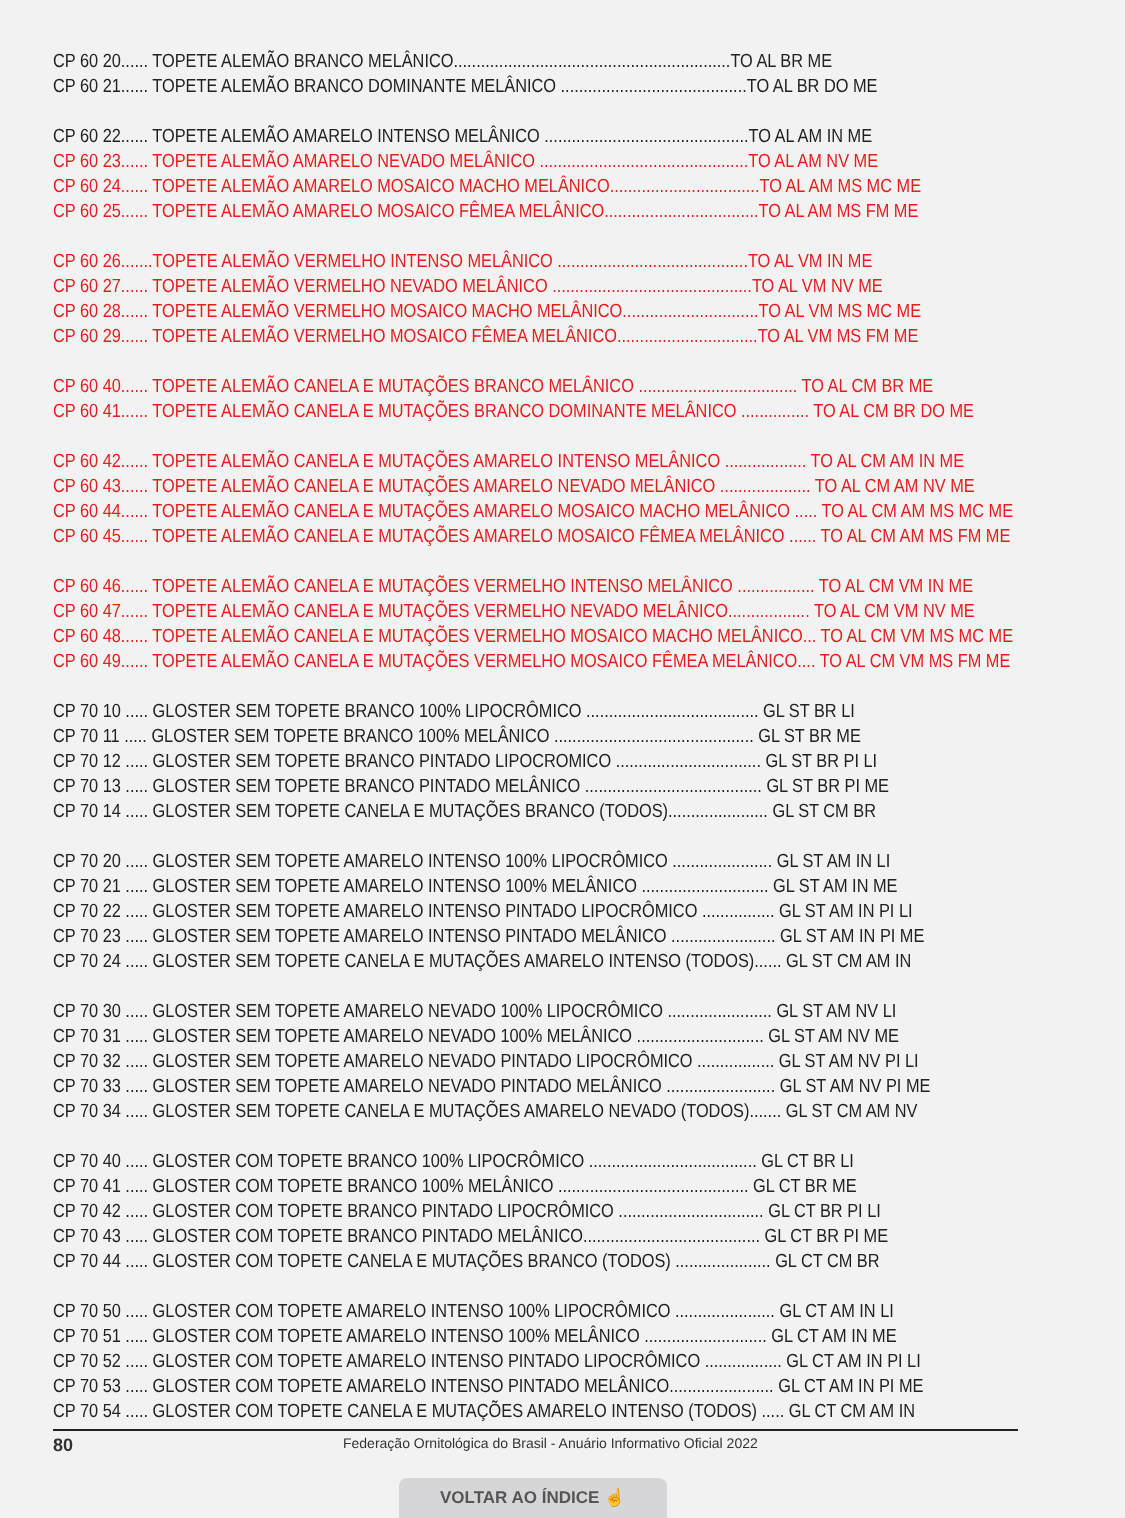CP 60 20...... TOPETE ALEMÃO BRANCO MELÂNICO.............................................................TO AL BR ME
CP 60 21...... TOPETE ALEMÃO BRANCO DOMINANTE MELÂNICO .........................................TO AL BR DO ME
CP 60 22...... TOPETE ALEMÃO AMARELO INTENSO MELÂNICO .............................................TO AL AM IN ME
CP 60 23...... TOPETE ALEMÃO AMARELO NEVADO MELÂNICO ..............................................TO AL AM NV ME
CP 60 24...... TOPETE ALEMÃO AMARELO MOSAICO MACHO MELÂNICO.................................TO AL AM MS MC ME
CP 60 25...... TOPETE ALEMÃO AMARELO MOSAICO FÊMEA MELÂNICO..................................TO AL AM MS FM ME
CP 60 26.......TOPETE ALEMÃO VERMELHO INTENSO MELÂNICO ..........................................TO AL VM IN ME
CP 60 27...... TOPETE ALEMÃO VERMELHO NEVADO MELÂNICO ............................................TO AL VM NV ME
CP 60 28...... TOPETE ALEMÃO VERMELHO MOSAICO MACHO MELÂNICO..............................TO AL VM MS MC ME
CP 60 29...... TOPETE ALEMÃO VERMELHO MOSAICO FÊMEA MELÂNICO...............................TO AL VM MS FM ME
CP 60 40...... TOPETE ALEMÃO CANELA E MUTAÇÕES BRANCO MELÂNICO ................................... TO AL CM BR ME
CP 60 41...... TOPETE ALEMÃO CANELA E MUTAÇÕES BRANCO DOMINANTE MELÂNICO ............... TO AL CM BR DO ME
CP 60 42...... TOPETE ALEMÃO CANELA E MUTAÇÕES AMARELO INTENSO MELÂNICO .................. TO AL CM AM IN ME
CP 60 43...... TOPETE ALEMÃO CANELA E MUTAÇÕES AMARELO NEVADO MELÂNICO .................... TO AL CM AM NV ME
CP 60 44...... TOPETE ALEMÃO CANELA E MUTAÇÕES AMARELO MOSAICO MACHO MELÂNICO ..... TO AL CM AM MS MC ME
CP 60 45...... TOPETE ALEMÃO CANELA E MUTAÇÕES AMARELO MOSAICO FÊMEA MELÂNICO ...... TO AL CM AM MS FM ME
CP 60 46...... TOPETE ALEMÃO CANELA E MUTAÇÕES VERMELHO INTENSO MELÂNICO ................. TO AL CM VM IN ME
CP 60 47...... TOPETE ALEMÃO CANELA E MUTAÇÕES VERMELHO NEVADO MELÂNICO.................. TO AL CM VM NV ME
CP 60 48...... TOPETE ALEMÃO CANELA E MUTAÇÕES VERMELHO MOSAICO MACHO MELÂNICO... TO AL CM VM MS MC ME
CP 60 49...... TOPETE ALEMÃO CANELA E MUTAÇÕES VERMELHO MOSAICO FÊMEA MELÂNICO.... TO AL CM VM MS FM ME
CP 70 10 ..... GLOSTER SEM TOPETE BRANCO 100% LIPOCRÔMICO ...................................... GL ST BR LI
CP 70 11 ..... GLOSTER SEM TOPETE BRANCO 100% MELÂNICO ............................................ GL ST BR ME
CP 70 12 ..... GLOSTER SEM TOPETE BRANCO PINTADO LIPOCROMICO ................................ GL ST BR PI LI
CP 70 13 ..... GLOSTER SEM TOPETE BRANCO PINTADO MELÂNICO ....................................... GL ST BR PI ME
CP 70 14 ..... GLOSTER SEM TOPETE CANELA E MUTAÇÕES BRANCO (TODOS)...................... GL ST CM BR
CP 70 20 ..... GLOSTER SEM TOPETE AMARELO INTENSO 100% LIPOCRÔMICO ...................... GL ST AM IN LI
CP 70 21 ..... GLOSTER SEM TOPETE AMARELO INTENSO 100% MELÂNICO ............................ GL ST AM IN ME
CP 70 22 ..... GLOSTER SEM TOPETE AMARELO INTENSO PINTADO LIPOCRÔMICO ................ GL ST AM IN PI LI
CP 70 23 ..... GLOSTER SEM TOPETE AMARELO INTENSO PINTADO MELÂNICO ....................... GL ST AM IN PI ME
CP 70 24 ..... GLOSTER SEM TOPETE CANELA E MUTAÇÕES AMARELO INTENSO (TODOS)...... GL ST CM AM IN
CP 70 30 ..... GLOSTER SEM TOPETE AMARELO NEVADO 100% LIPOCRÔMICO ....................... GL ST AM NV LI
CP 70 31 ..... GLOSTER SEM TOPETE AMARELO NEVADO 100% MELÂNICO ............................ GL ST AM NV ME
CP 70 32 ..... GLOSTER SEM TOPETE AMARELO NEVADO PINTADO LIPOCRÔMICO ................. GL ST AM NV PI LI
CP 70 33 ..... GLOSTER SEM TOPETE AMARELO NEVADO PINTADO MELÂNICO ........................ GL ST AM NV PI ME
CP 70 34 ..... GLOSTER SEM TOPETE CANELA E MUTAÇÕES AMARELO NEVADO (TODOS)....... GL ST CM AM NV
CP 70 40 ..... GLOSTER COM TOPETE BRANCO 100% LIPOCRÔMICO ..................................... GL CT BR LI
CP 70 41 ..... GLOSTER COM TOPETE BRANCO 100% MELÂNICO .......................................... GL CT BR ME
CP 70 42 ..... GLOSTER COM TOPETE BRANCO PINTADO LIPOCRÔMICO ................................ GL CT BR PI LI
CP 70 43 ..... GLOSTER COM TOPETE BRANCO PINTADO MELÂNICO....................................... GL CT BR PI ME
CP 70 44 ..... GLOSTER COM TOPETE CANELA E MUTAÇÕES BRANCO (TODOS) ..................... GL CT CM BR
CP 70 50 ..... GLOSTER COM TOPETE AMARELO INTENSO 100% LIPOCRÔMICO ...................... GL CT AM IN LI
CP 70 51 ..... GLOSTER COM TOPETE AMARELO INTENSO 100% MELÂNICO ........................... GL CT AM IN ME
CP 70 52 ..... GLOSTER COM TOPETE AMARELO INTENSO PINTADO LIPOCRÔMICO ................. GL CT AM IN PI LI
CP 70 53 ..... GLOSTER COM TOPETE AMARELO INTENSO PINTADO MELÂNICO....................... GL CT AM IN PI ME
CP 70 54 ..... GLOSTER COM TOPETE CANELA E MUTAÇÕES AMARELO INTENSO (TODOS) ..... GL CT CM AM IN
80 Federação Ornitológica do Brasil - Anuário Informativo Oficial 2022
VOLTAR AO ÍNDICE ☝